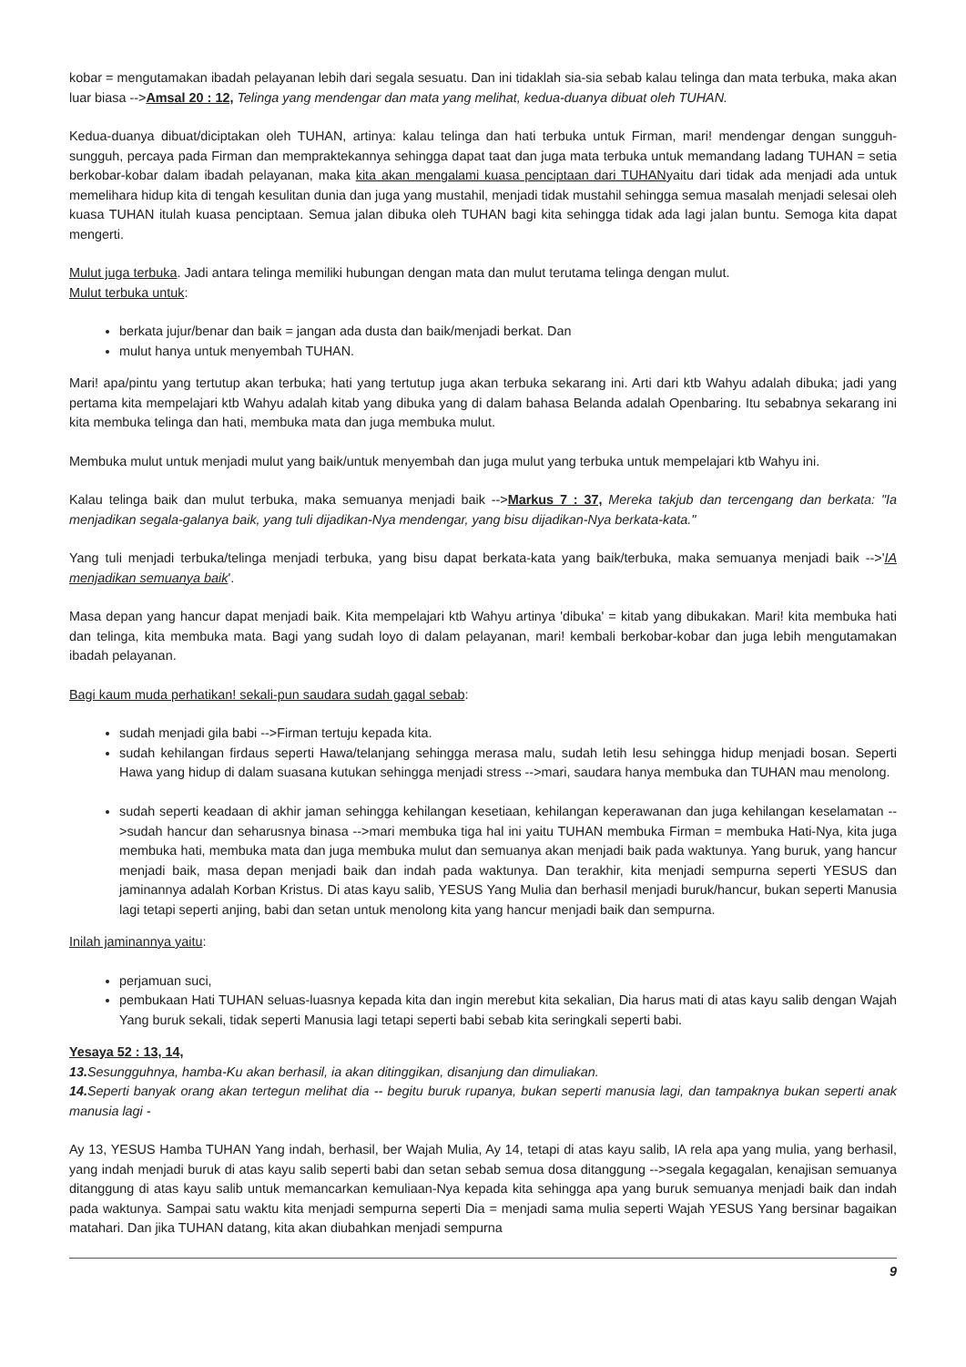kobar = mengutamakan ibadah pelayanan lebih dari segala sesuatu. Dan ini tidaklah sia-sia sebab kalau telinga dan mata terbuka, maka akan luar biasa -->Amsal 20 : 12, Telinga yang mendengar dan mata yang melihat, kedua-duanya dibuat oleh TUHAN.
Kedua-duanya dibuat/diciptakan oleh TUHAN, artinya: kalau telinga dan hati terbuka untuk Firman, mari! mendengar dengan sungguh-sungguh, percaya pada Firman dan mempraktekannya sehingga dapat taat dan juga mata terbuka untuk memandang ladang TUHAN = setia berkobar-kobar dalam ibadah pelayanan, maka kita akan mengalami kuasa penciptaan dari TUHANyaitu dari tidak ada menjadi ada untuk memelihara hidup kita di tengah kesulitan dunia dan juga yang mustahil, menjadi tidak mustahil sehingga semua masalah menjadi selesai oleh kuasa TUHAN itulah kuasa penciptaan. Semua jalan dibuka oleh TUHAN bagi kita sehingga tidak ada lagi jalan buntu. Semoga kita dapat mengerti.
Mulut juga terbuka. Jadi antara telinga memiliki hubungan dengan mata dan mulut terutama telinga dengan mulut.
Mulut terbuka untuk:
berkata jujur/benar dan baik = jangan ada dusta dan baik/menjadi berkat. Dan
mulut hanya untuk menyembah TUHAN.
Mari! apa/pintu yang tertutup akan terbuka; hati yang tertutup juga akan terbuka sekarang ini. Arti dari ktb Wahyu adalah dibuka; jadi yang pertama kita mempelajari ktb Wahyu adalah kitab yang dibuka yang di dalam bahasa Belanda adalah Openbaring. Itu sebabnya sekarang ini kita membuka telinga dan hati, membuka mata dan juga membuka mulut.
Membuka mulut untuk menjadi mulut yang baik/untuk menyembah dan juga mulut yang terbuka untuk mempelajari ktb Wahyu ini.
Kalau telinga baik dan mulut terbuka, maka semuanya menjadi baik -->Markus 7 : 37, Mereka takjub dan tercengang dan berkata: "Ia menjadikan segala-galanya baik, yang tuli dijadikan-Nya mendengar, yang bisu dijadikan-Nya berkata-kata."
Yang tuli menjadi terbuka/telinga menjadi terbuka, yang bisu dapat berkata-kata yang baik/terbuka, maka semuanya menjadi baik -->'IA menjadikan semuanya baik'.
Masa depan yang hancur dapat menjadi baik. Kita mempelajari ktb Wahyu artinya 'dibuka' = kitab yang dibukakan. Mari! kita membuka hati dan telinga, kita membuka mata. Bagi yang sudah loyo di dalam pelayanan, mari! kembali berkobar-kobar dan juga lebih mengutamakan ibadah pelayanan.
Bagi kaum muda perhatikan! sekali-pun saudara sudah gagal sebab:
sudah menjadi gila babi -->Firman tertuju kepada kita.
sudah kehilangan firdaus seperti Hawa/telanjang sehingga merasa malu, sudah letih lesu sehingga hidup menjadi bosan. Seperti Hawa yang hidup di dalam suasana kutukan sehingga menjadi stress -->mari, saudara hanya membuka dan TUHAN mau menolong.
sudah seperti keadaan di akhir jaman sehingga kehilangan kesetiaan, kehilangan keperawanan dan juga kehilangan keselamatan -->sudah hancur dan seharusnya binasa -->mari membuka tiga hal ini yaitu TUHAN membuka Firman = membuka Hati-Nya, kita juga membuka hati, membuka mata dan juga membuka mulut dan semuanya akan menjadi baik pada waktunya. Yang buruk, yang hancur menjadi baik, masa depan menjadi baik dan indah pada waktunya. Dan terakhir, kita menjadi sempurna seperti YESUS dan jaminannya adalah Korban Kristus. Di atas kayu salib, YESUS Yang Mulia dan berhasil menjadi buruk/hancur, bukan seperti Manusia lagi tetapi seperti anjing, babi dan setan untuk menolong kita yang hancur menjadi baik dan sempurna.
Inilah jaminannya yaitu:
perjamuan suci,
pembukaan Hati TUHAN seluas-luasnya kepada kita dan ingin merebut kita sekalian, Dia harus mati di atas kayu salib dengan Wajah Yang buruk sekali, tidak seperti Manusia lagi tetapi seperti babi sebab kita seringkali seperti babi.
Yesaya 52 : 13, 14,
13. Sesungguhnya, hamba-Ku akan berhasil, ia akan ditinggikan, disanjung dan dimuliakan.
14. Seperti banyak orang akan tertegun melihat dia -- begitu buruk rupanya, bukan seperti manusia lagi, dan tampaknya bukan seperti anak manusia lagi -
Ay 13, YESUS Hamba TUHAN Yang indah, berhasil, ber Wajah Mulia, Ay 14, tetapi di atas kayu salib, IA rela apa yang mulia, yang berhasil, yang indah menjadi buruk di atas kayu salib seperti babi dan setan sebab semua dosa ditanggung -->segala kegagalan, kenajisan semuanya ditanggung di atas kayu salib untuk memancarkan kemuliaan-Nya kepada kita sehingga apa yang buruk semuanya menjadi baik dan indah pada waktunya. Sampai satu waktu kita menjadi sempurna seperti Dia = menjadi sama mulia seperti Wajah YESUS Yang bersinar bagaikan matahari. Dan jika TUHAN datang, kita akan diubahkan menjadi sempurna
9